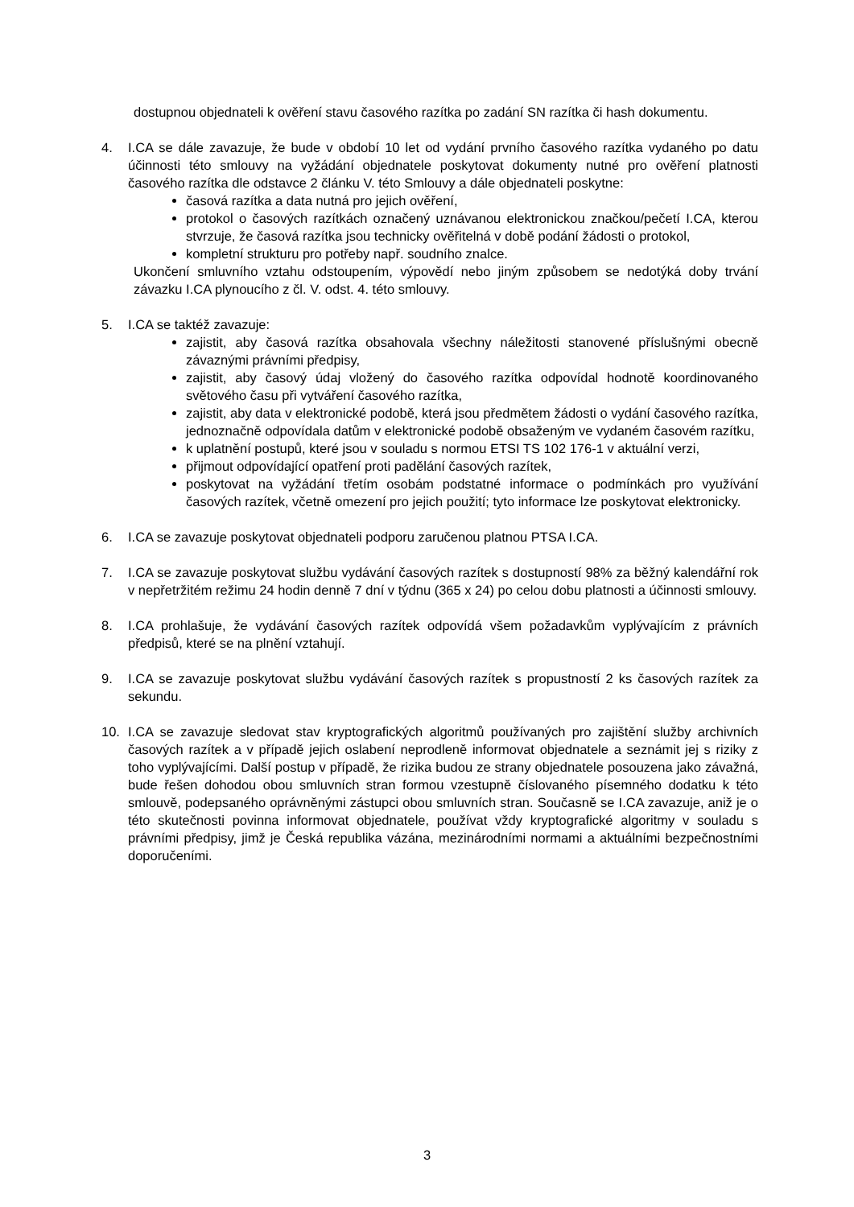dostupnou objednateli k ověření stavu časového razítka po zadání SN razítka či hash dokumentu.
4. I.CA se dále zavazuje, že bude v období 10 let od vydání prvního časového razítka vydaného po datu účinnosti této smlouvy na vyžádání objednatele poskytovat dokumenty nutné pro ověření platnosti časového razítka dle odstavce 2 článku V. této Smlouvy a dále objednateli poskytne:
časová razítka a data nutná pro jejich ověření,
protokol o časových razítkách označený uznávanou elektronickou značkou/pečetí I.CA, kterou stvrzuje, že časová razítka jsou technicky ověřitelná v době podání žádosti o protokol,
kompletní strukturu pro potřeby např. soudního znalce.
Ukončení smluvního vztahu odstoupením, výpovědí nebo jiným způsobem se nedotýká doby trvání závazku I.CA plynoucího z čl. V. odst. 4. této smlouvy.
5. I.CA se taktéž zavazuje:
zajistit, aby časová razítka obsahovala všechny náležitosti stanovené příslušnými obecně závaznými právními předpisy,
zajistit, aby časový údaj vložený do časového razítka odpovídal hodnotě koordinovaného světového času při vytváření časového razítka,
zajistit, aby data v elektronické podobě, která jsou předmětem žádosti o vydání časového razítka, jednoznačně odpovídala datům v elektronické podobě obsaženým ve vydaném časovém razítku,
k uplatnění postupů, které jsou v souladu s normou ETSI TS 102 176-1 v aktuální verzi,
přijmout odpovídající opatření proti padělání časových razítek,
poskytovat na vyžádání třetím osobám podstatné informace o podmínkách pro využívání časových razítek, včetně omezení pro jejich použití; tyto informace lze poskytovat elektronicky.
6. I.CA se zavazuje poskytovat objednateli podporu zaručenou platnou PTSA I.CA.
7. I.CA se zavazuje poskytovat službu vydávání časových razítek s dostupností 98% za běžný kalendářní rok v nepřetržitém režimu 24 hodin denně 7 dní v týdnu (365 x 24) po celou dobu platnosti a účinnosti smlouvy.
8. I.CA prohlašuje, že vydávání časových razítek odpovídá všem požadavkům vyplývajícím z právních předpisů, které se na plnění vztahují.
9. I.CA se zavazuje poskytovat službu vydávání časových razítek s propustností 2 ks časových razítek za sekundu.
10. I.CA se zavazuje sledovat stav kryptografických algoritmů používaných pro zajištění služby archivních časových razítek a v případě jejich oslabení neprodleně informovat objednatele a seznámit jej s riziky z toho vyplývajícími. Další postup v případě, že rizika budou ze strany objednatele posouzena jako závažná, bude řešen dohodou obou smluvních stran formou vzestupně číslovaného písemného dodatku k této smlouvě, podepsaného oprávněnými zástupci obou smluvních stran. Současně se I.CA zavazuje, aniž je o této skutečnosti povinna informovat objednatele, používat vždy kryptografické algoritmy v souladu s právními předpisy, jimž je Česká republika vázána, mezinárodními normami a aktuálními bezpečnostními doporučeními.
3